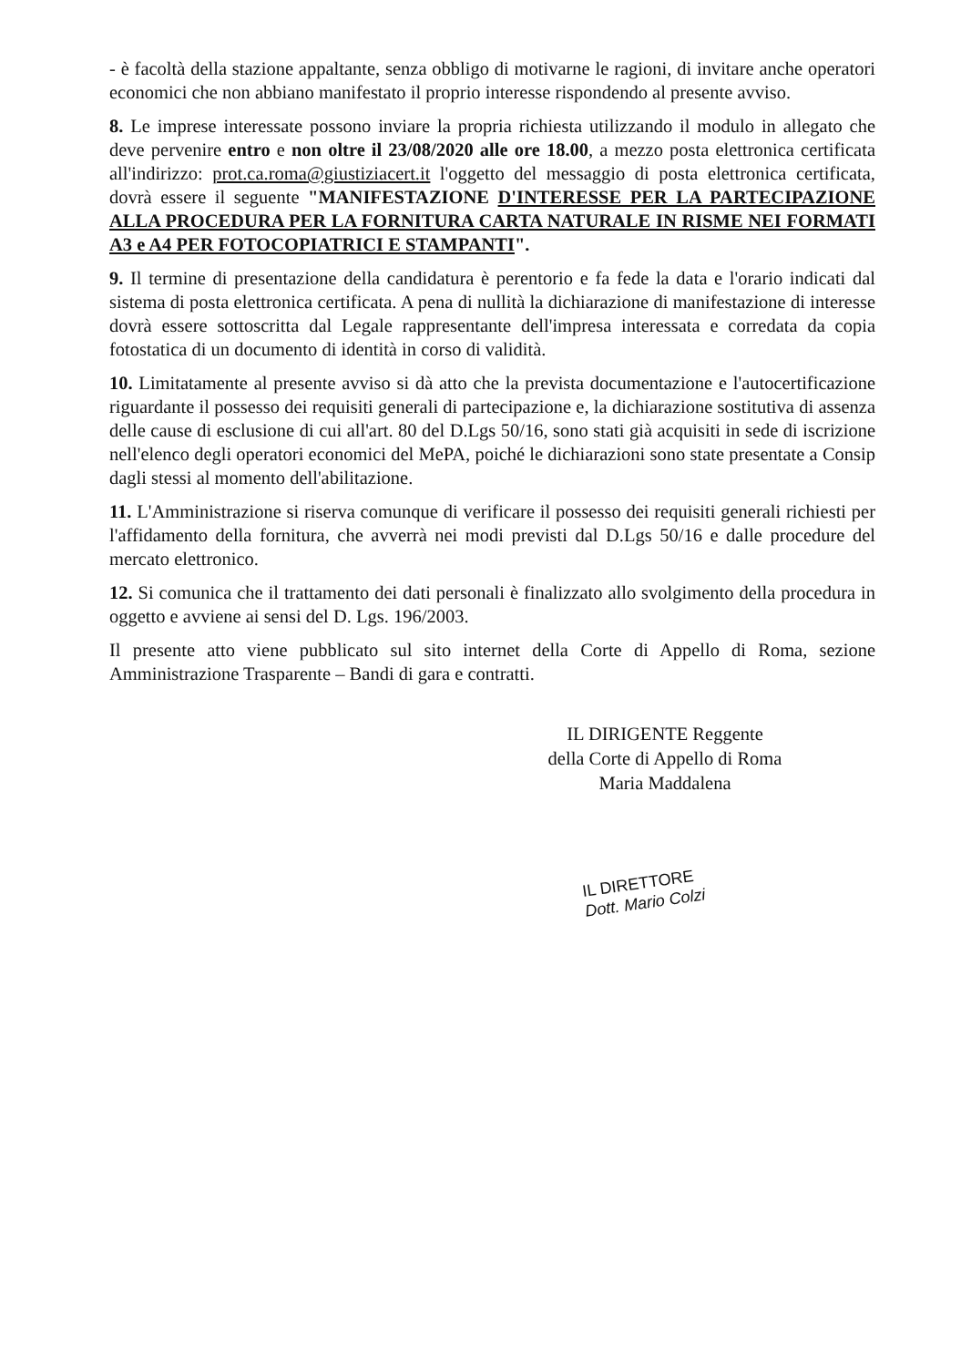- è facoltà della stazione appaltante, senza obbligo di motivarne le ragioni, di invitare anche operatori economici che non abbiano manifestato il proprio interesse rispondendo al presente avviso.
8. Le imprese interessate possono inviare la propria richiesta utilizzando il modulo in allegato che deve pervenire entro e non oltre il 23/08/2020 alle ore 18.00, a mezzo posta elettronica certificata all'indirizzo: prot.ca.roma@giustiziacert.it l'oggetto del messaggio di posta elettronica certificata, dovrà essere il seguente "MANIFESTAZIONE D'INTERESSE PER LA PARTECIPAZIONE ALLA PROCEDURA PER LA FORNITURA CARTA NATURALE IN RISME NEI FORMATI A3 e A4 PER FOTOCOPIATRICI E STAMPANTI".
9. Il termine di presentazione della candidatura è perentorio e fa fede la data e l'orario indicati dal sistema di posta elettronica certificata. A pena di nullità la dichiarazione di manifestazione di interesse dovrà essere sottoscritta dal Legale rappresentante dell'impresa interessata e corredata da copia fotostatica di un documento di identità in corso di validità.
10. Limitatamente al presente avviso si dà atto che la prevista documentazione e l'autocertificazione riguardante il possesso dei requisiti generali di partecipazione e, la dichiarazione sostitutiva di assenza delle cause di esclusione di cui all'art. 80 del D.Lgs 50/16, sono stati già acquisiti in sede di iscrizione nell'elenco degli operatori economici del MePA, poiché le dichiarazioni sono state presentate a Consip dagli stessi al momento dell'abilitazione.
11. L'Amministrazione si riserva comunque di verificare il possesso dei requisiti generali richiesti per l'affidamento della fornitura, che avverrà nei modi previsti dal D.Lgs 50/16 e dalle procedure del mercato elettronico.
12. Si comunica che il trattamento dei dati personali è finalizzato allo svolgimento della procedura in oggetto e avviene ai sensi del D. Lgs. 196/2003.
Il presente atto viene pubblicato sul sito internet della Corte di Appello di Roma, sezione Amministrazione Trasparente – Bandi di gara e contratti.
IL DIRIGENTE Reggente
della Corte di Appello di Roma
Maria Maddalena
IL DIRETTORE
Dott. Mario Colzi